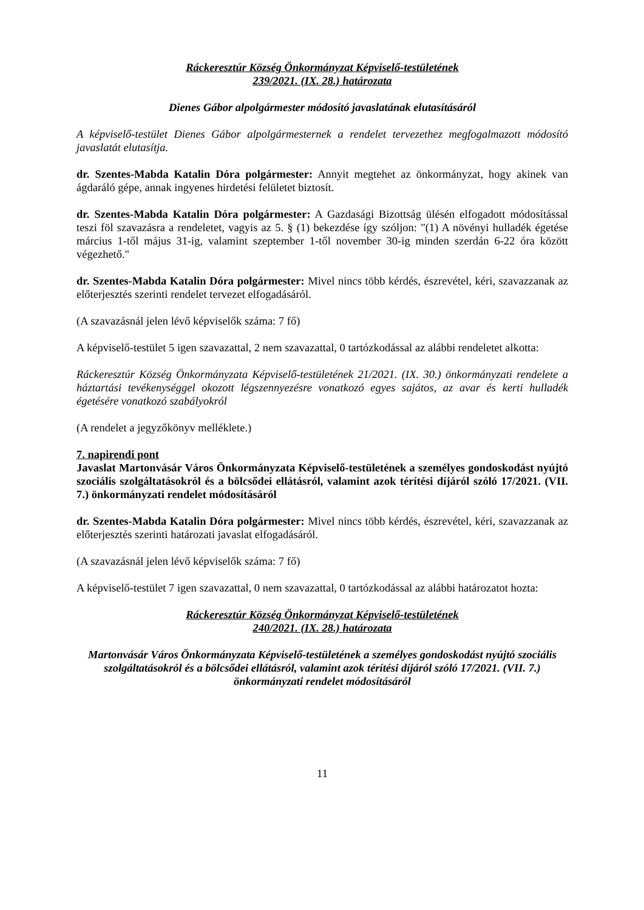Ráckeresztúr Község Önkormányzat Képviselő-testületének
239/2021. (IX. 28.) határozata
Dienes Gábor alpolgármester módosító javaslatának elutasításáról
A képviselő-testület Dienes Gábor alpolgármesternek a rendelet tervezethez megfogalmazott módosító javaslatát elutasítja.
dr. Szentes-Mabda Katalin Dóra polgármester: Annyit megtehet az önkormányzat, hogy akinek van ágdaráló gépe, annak ingyenes hirdetési felületet biztosít.
dr. Szentes-Mabda Katalin Dóra polgármester: A Gazdasági Bizottság ülésén elfogadott módosítással teszi föl szavazásra a rendeletet, vagyis az 5. § (1) bekezdése így szóljon: "(1) A növényi hulladék égetése március 1-től május 31-ig, valamint szeptember 1-től november 30-ig minden szerdán 6-22 óra között végezhető."
dr. Szentes-Mabda Katalin Dóra polgármester: Mivel nincs több kérdés, észrevétel, kéri, szavazzanak az előterjesztés szerinti rendelet tervezet elfogadásáról.
(A szavazásnál jelen lévő képviselők száma: 7 fő)
A képviselő-testület 5 igen szavazattal, 2 nem szavazattal, 0 tartózkodással az alábbi rendeletet alkotta:
Ráckeresztúr Község Önkormányzata Képviselő-testületének 21/2021. (IX. 30.) önkormányzati rendelete a háztartási tevékenységgel okozott légszennyezésre vonatkozó egyes sajátos, az avar és kerti hulladék égetésére vonatkozó szabályokról
(A rendelet a jegyzőkönyv melléklete.)
7. napirendi pont
Javaslat Martonvásár Város Önkormányzata Képviselő-testületének a személyes gondoskodást nyújtó szociális szolgáltatásokról és a bölcsődei ellátásról, valamint azok térítési díjáról szóló 17/2021. (VII. 7.) önkormányzati rendelet módosításáról
dr. Szentes-Mabda Katalin Dóra polgármester: Mivel nincs több kérdés, észrevétel, kéri, szavazzanak az előterjesztés szerinti határozati javaslat elfogadásáról.
(A szavazásnál jelen lévő képviselők száma: 7 fő)
A képviselő-testület 7 igen szavazattal, 0 nem szavazattal, 0 tartózkodással az alábbi határozatot hozta:
Ráckeresztúr Község Önkormányzat Képviselő-testületének
240/2021. (IX. 28.) határozata
Martonvásár Város Önkormányzata Képviselő-testületének a személyes gondoskodást nyújtó szociális szolgáltatásokról és a bölcsődei ellátásról, valamint azok térítési díjáról szóló 17/2021. (VII. 7.) önkormányzati rendelet módosításáról
11